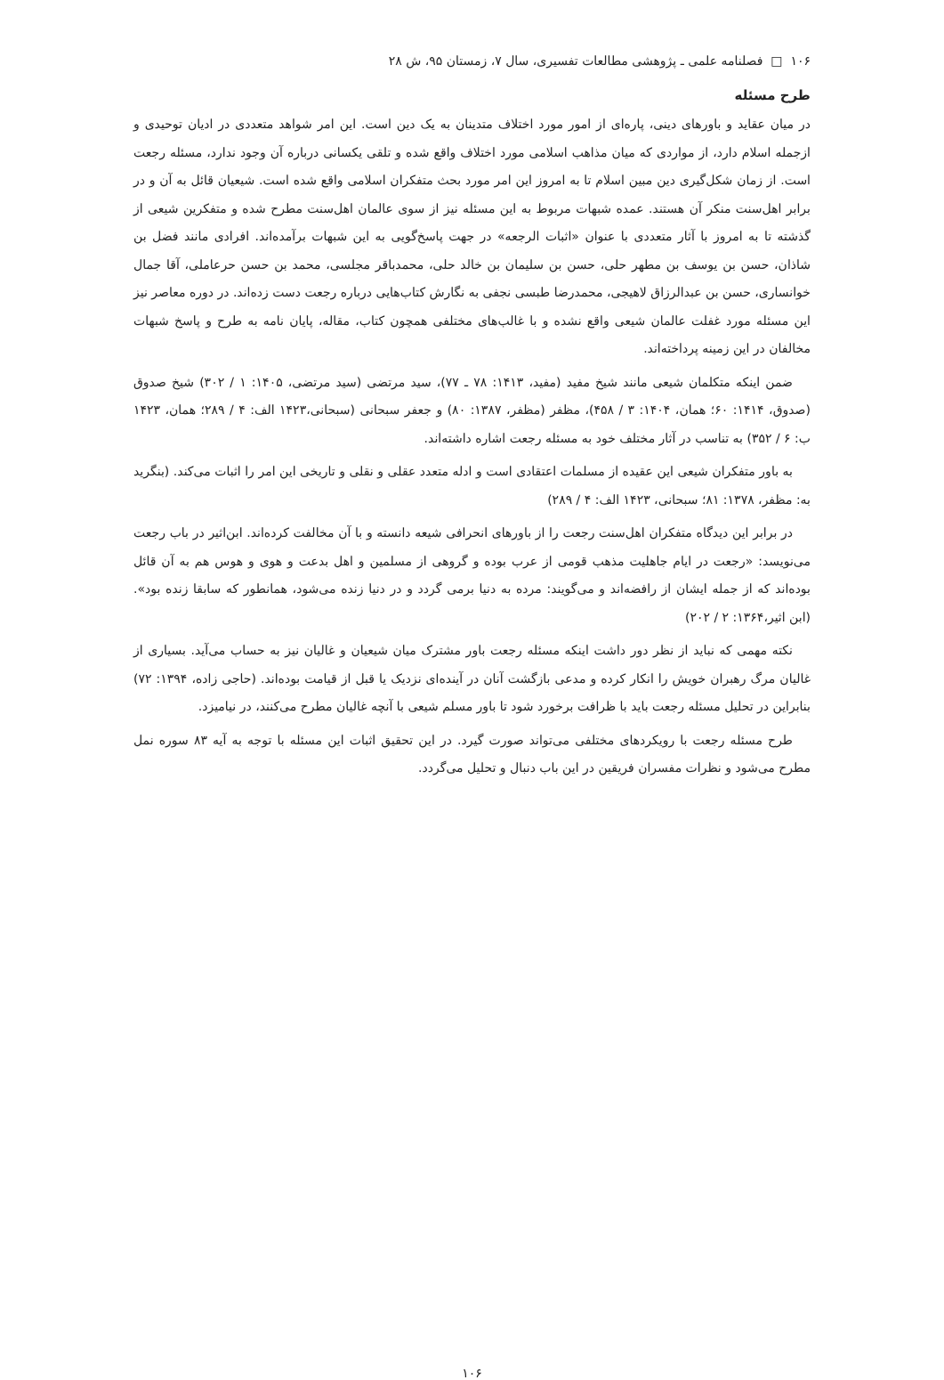۱۰۶ □ فصلنامه علمی ـ پژوهشی مطالعات تفسیری، سال ۷، زمستان ۹۵، ش ۲۸
طرح مسئله
در میان عقاید و باورهای دینی، پاره‌ای از امور مورد اختلاف متدینان به یک دین است. این امر شواهد متعددی در ادیان توحیدی و ازجمله اسلام دارد، از مواردی که میان مذاهب اسلامی مورد اختلاف واقع شده و تلقی یکسانی درباره آن وجود ندارد، مسئله رجعت است. از زمان شکل‌گیری دین مبین اسلام تا به امروز این امر مورد بحث متفکران اسلامی واقع شده است. شیعیان قائل به آن و در برابر اهل‌سنت منکر آن هستند. عمده شبهات مربوط به این مسئله نیز از سوی عالمان اهل‌سنت مطرح شده و متفکرین شیعی از گذشته تا به امروز با آثار متعددی با عنوان «اثبات الرجعه» در جهت پاسخ‌گویی به این شبهات برآمده‌اند. افرادی مانند فضل بن شاذان، حسن بن یوسف بن مطهر حلی، حسن بن سلیمان بن خالد حلی، محمدباقر مجلسی، محمد بن حسن حرعاملی، آقا جمال خوانساری، حسن بن عبدالرزاق لاهیجی، محمدرضا طبسی نجفی به نگارش کتاب‌هایی درباره رجعت دست زده‌اند. در دوره معاصر نیز این مسئله مورد غفلت عالمان شیعی واقع نشده و با غالب‌های مختلفی همچون کتاب، مقاله، پایان نامه به طرح و پاسخ شبهات مخالفان در این زمینه پرداخته‌اند.
ضمن اینکه متکلمان شیعی مانند شیخ مفید (مفید، ۱۴۱۳: ۷۸ ـ ۷۷)، سید مرتضی (سید مرتضی، ۱۴۰۵: ۱ / ۳۰۲) شیخ صدوق (صدوق، ۱۴۱۴: ۶۰؛ همان، ۱۴۰۴: ۳ / ۴۵۸)، مظفر (مظفر، ۱۳۸۷: ۸۰) و جعفر سبحانی (سبحانی،۱۴۲۳ الف: ۴ / ۲۸۹؛ همان، ۱۴۲۳ ب: ۶ / ۳۵۲) به تناسب در آثار مختلف خود به مسئله رجعت اشاره داشته‌اند.
به باور متفکران شیعی این عقیده از مسلمات اعتقادی است و ادله متعدد عقلی و نقلی و تاریخی این امر را اثبات می‌کند. (بنگرید به: مظفر، ۱۳۷۸: ۸۱؛ سبحانی، ۱۴۲۳ الف: ۴ / ۲۸۹)
در برابر این دیدگاه متفکران اهل‌سنت رجعت را از باورهای انحرافی شیعه دانسته و با آن مخالفت کرده‌اند. ابن‌اثیر در باب رجعت می‌نویسد: «رجعت در ایام جاهلیت مذهب قومی از عرب بوده و گروهی از مسلمین و اهل بدعت و هوی و هوس هم به آن قائل بوده‌اند که از جمله ایشان از رافضه‌اند و می‌گویند: مرده به دنیا برمی گردد و در دنیا زنده می‌شود، همانطور که سابقا زنده بود». (ابن اثیر،۱۳۶۴: ۲ / ۲۰۲)
نکته مهمی که نباید از نظر دور داشت اینکه مسئله رجعت باور مشترک میان شیعیان و غالیان نیز به حساب می‌آید. بسیاری از غالیان مرگ رهبران خویش را انکار کرده و مدعی بازگشت آنان در آینده‌ای نزدیک یا قبل از قیامت بوده‌اند. (حاجی زاده، ۱۳۹۴: ۷۲) بنابراین در تحلیل مسئله رجعت باید با ظرافت برخورد شود تا باور مسلم شیعی با آنچه غالیان مطرح می‌کنند، در نیامیزد.
طرح مسئله رجعت با رویکردهای مختلفی می‌تواند صورت گیرد. در این تحقیق اثبات این مسئله با توجه به آیه ۸۳ سوره نمل مطرح می‌شود و نظرات مفسران فریقین در این باب دنبال و تحلیل می‌گردد.
۱۰۶